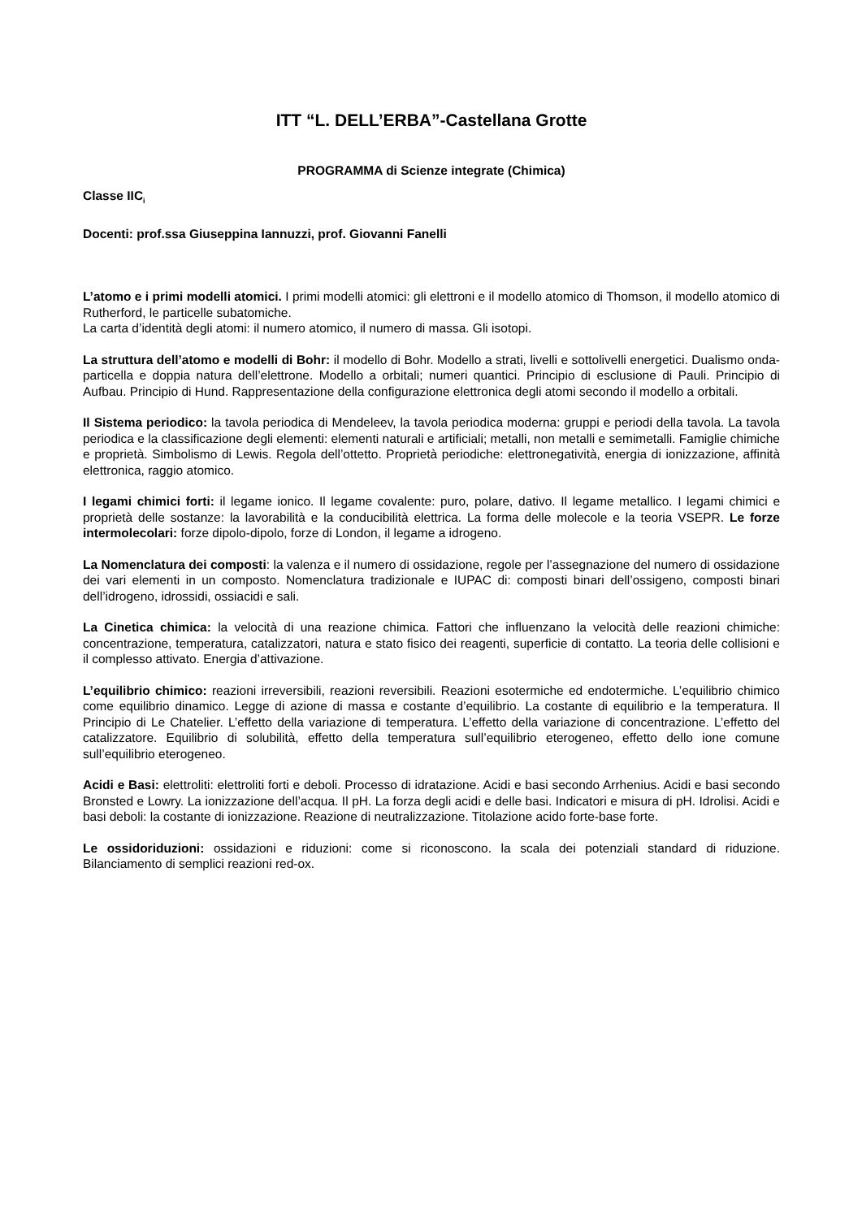ITT “L. DELL’ERBA”-Castellana Grotte
PROGRAMMA di Scienze integrate (Chimica)
Classe IIC<sub>i</sub>
Docenti: prof.ssa Giuseppina Iannuzzi, prof. Giovanni Fanelli
L’atomo e i primi modelli atomici. I primi modelli atomici: gli elettroni e il modello atomico di Thomson, il modello atomico di Rutherford, le particelle subatomiche.
La carta d’identità degli atomi: il numero atomico, il numero di massa. Gli isotopi.
La struttura dell’atomo e modelli di Bohr: il modello di Bohr. Modello a strati, livelli e sottolivelli energetici. Dualismo onda-particella e doppia natura dell’elettrone. Modello a orbitali; numeri quantici. Principio di esclusione di Pauli. Principio di Aufbau. Principio di Hund. Rappresentazione della configurazione elettronica degli atomi secondo il modello a orbitali.
Il Sistema periodico: la tavola periodica di Mendeleev, la tavola periodica moderna: gruppi e periodi della tavola. La tavola periodica e la classificazione degli elementi: elementi naturali e artificiali; metalli, non metalli e semimetalli. Famiglie chimiche e proprietà. Simbolismo di Lewis. Regola dell’ottetto. Proprietà periodiche: elettronegatività, energia di ionizzazione, affinità elettronica, raggio atomico.
I legami chimici forti: il legame ionico. Il legame covalente: puro, polare, dativo. Il legame metallico. I legami chimici e proprietà delle sostanze: la lavorabilità e la conducibilità elettrica. La forma delle molecole e la teoria VSEPR. Le forze intermolecolari: forze dipolo-dipolo, forze di London, il legame a idrogeno.
La Nomenclatura dei composti: la valenza e il numero di ossidazione, regole per l’assegnazione del numero di ossidazione dei vari elementi in un composto. Nomenclatura tradizionale e IUPAC di: composti binari dell’ossigeno, composti binari dell’idrogeno, idrossidi, ossiacidi e sali.
La Cinetica chimica: la velocità di una reazione chimica. Fattori che influenzano la velocità delle reazioni chimiche: concentrazione, temperatura, catalizzatori, natura e stato fisico dei reagenti, superficie di contatto. La teoria delle collisioni e il complesso attivato. Energia d’attivazione.
L’equilibrio chimico: reazioni irreversibili, reazioni reversibili. Reazioni esotermiche ed endotermiche. L’equilibrio chimico come equilibrio dinamico. Legge di azione di massa e costante d’equilibrio. La costante di equilibrio e la temperatura. Il Principio di Le Chatelier. L’effetto della variazione di temperatura. L’effetto della variazione di concentrazione. L’effetto del catalizzatore. Equilibrio di solubilità, effetto della temperatura sull’equilibrio eterogeneo, effetto dello ione comune sull’equilibrio eterogeneo.
Acidi e Basi: elettroliti: elettroliti forti e deboli. Processo di idratazione. Acidi e basi secondo Arrhenius. Acidi e basi secondo Bronsted e Lowry. La ionizzazione dell’acqua. Il pH. La forza degli acidi e delle basi. Indicatori e misura di pH. Idrolisi. Acidi e basi deboli: la costante di ionizzazione. Reazione di neutralizzazione. Titolazione acido forte-base forte.
Le ossidoriduzioni: ossidazioni e riduzioni: come si riconoscono. la scala dei potenziali standard di riduzione. Bilanciamento di semplici reazioni red-ox.